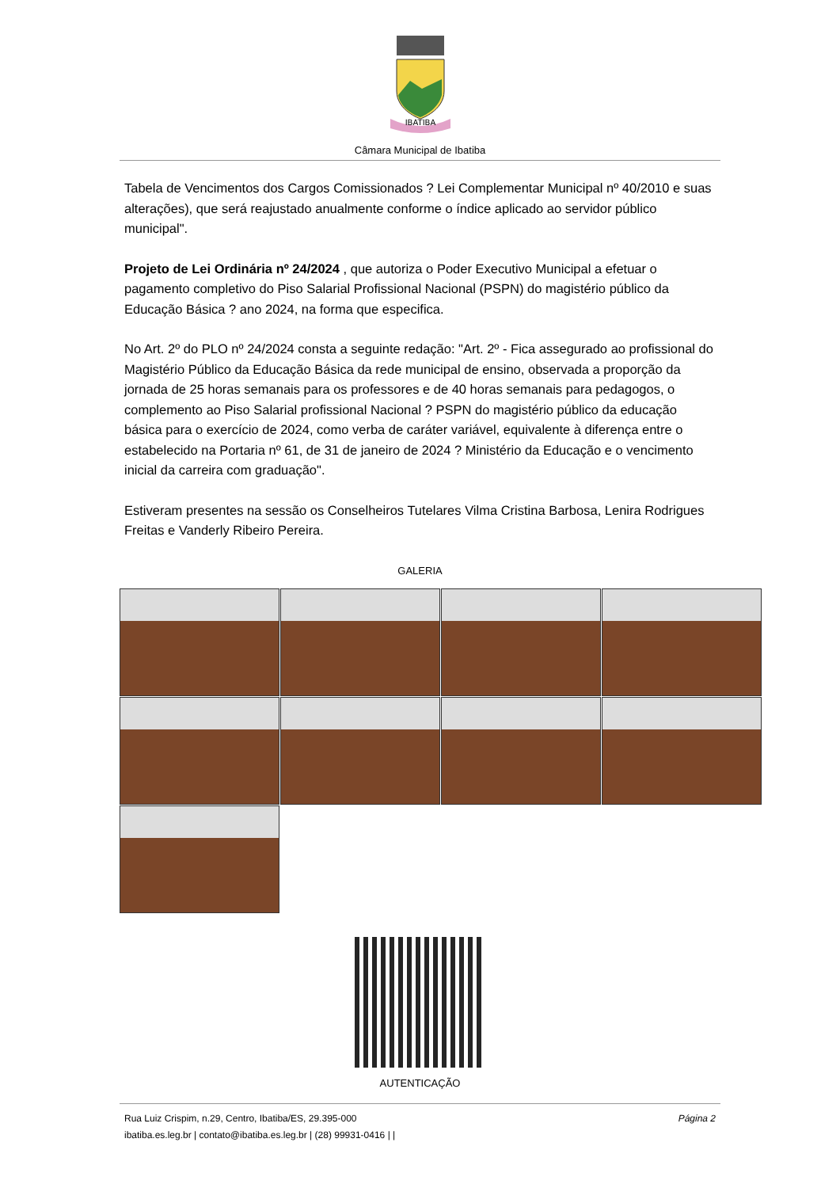IBATIBA
Câmara Municipal de Ibatiba
Tabela de Vencimentos dos Cargos Comissionados ? Lei Complementar Municipal nº 40/2010 e suas alterações), que será reajustado anualmente conforme o índice aplicado ao servidor público municipal".
Projeto de Lei Ordinária nº 24/2024 , que autoriza o Poder Executivo Municipal a efetuar o pagamento completivo do Piso Salarial Profissional Nacional (PSPN) do magistério público da Educação Básica ? ano 2024, na forma que especifica.
No Art. 2º do PLO nº 24/2024 consta a seguinte redação: "Art. 2º - Fica assegurado ao profissional do Magistério Público da Educação Básica da rede municipal de ensino, observada a proporção da jornada de 25 horas semanais para os professores e de 40 horas semanais para pedagogos, o complemento ao Piso Salarial profissional Nacional ? PSPN do magistério público da educação básica para o exercício de 2024, como verba de caráter variável, equivalente à diferença entre o estabelecido na Portaria nº 61, de 31 de janeiro de 2024 ? Ministério da Educação e o vencimento inicial da carreira com graduação".
Estiveram presentes na sessão os Conselheiros Tutelares Vilma Cristina Barbosa, Lenira Rodrigues Freitas e Vanderly Ribeiro Pereira.
GALERIA
AUTENTICAÇÃO
Rua Luiz Crispim, n.29, Centro, Ibatiba/ES, 29.395-000
ibatiba.es.leg.br | contato@ibatiba.es.leg.br | (28) 99931-0416 | |
Página 2